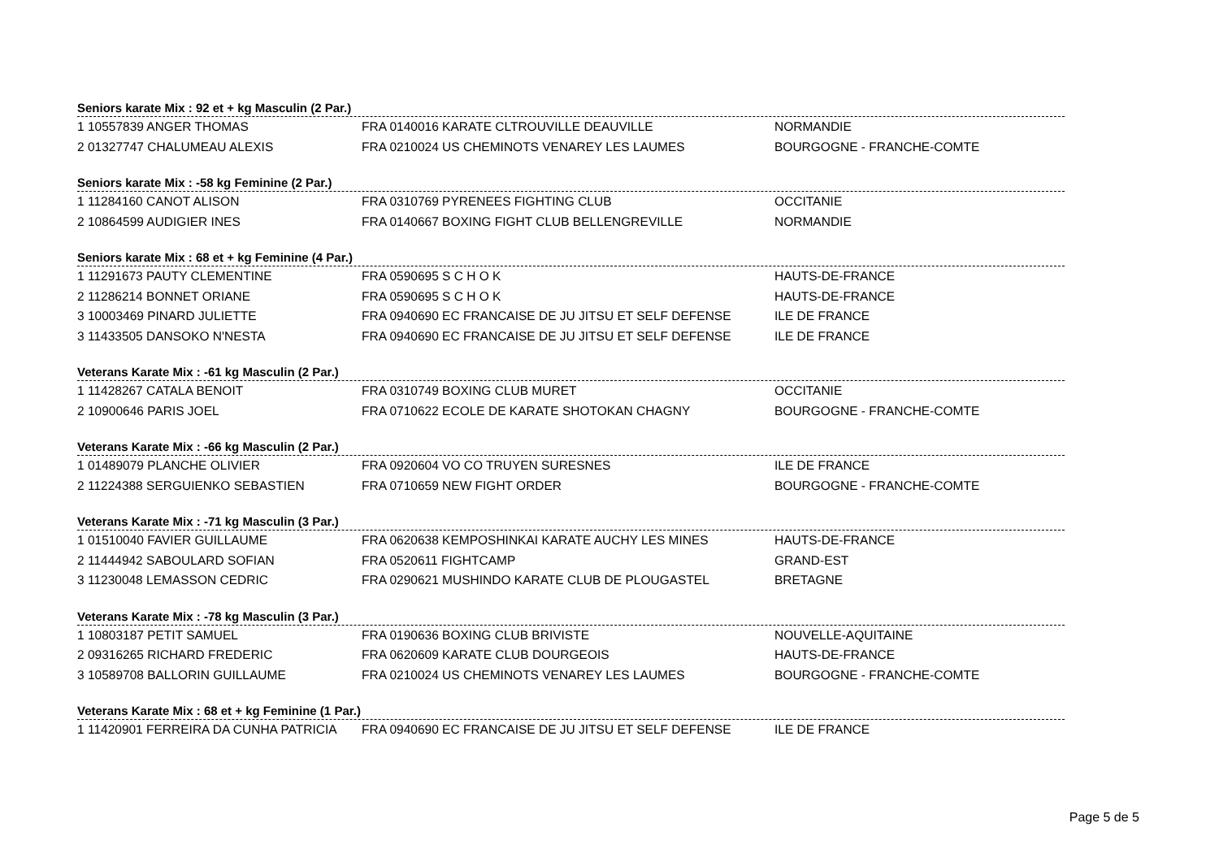Seniors karate Mix : 92 et + kg Masculin (2 Par.)
| 1 10557839 ANGER THOMAS | FRA 0140016 KARATE CLTROUVILLE DEAUVILLE | NORMANDIE |
| 2 01327747 CHALUMEAU ALEXIS | FRA 0210024 US CHEMINOTS VENAREY LES LAUMES | BOURGOGNE - FRANCHE-COMTE |
Seniors karate Mix : -58 kg Feminine (2 Par.)
| 1 11284160 CANOT ALISON | FRA 0310769 PYRENEES FIGHTING CLUB | OCCITANIE |
| 2 10864599 AUDIGIER INES | FRA 0140667 BOXING FIGHT CLUB BELLENGREVILLE | NORMANDIE |
Seniors karate Mix : 68 et + kg Feminine (4 Par.)
| 1 11291673 PAUTY CLEMENTINE | FRA 0590695 S C H O K | HAUTS-DE-FRANCE |
| 2 11286214 BONNET ORIANE | FRA 0590695 S C H O K | HAUTS-DE-FRANCE |
| 3 10003469 PINARD JULIETTE | FRA 0940690 EC FRANCAISE DE JU JITSU ET SELF DEFENSE | ILE DE FRANCE |
| 3 11433505 DANSOKO N'NESTA | FRA 0940690 EC FRANCAISE DE JU JITSU ET SELF DEFENSE | ILE DE FRANCE |
Veterans Karate Mix : -61 kg Masculin (2 Par.)
| 1 11428267 CATALA BENOIT | FRA 0310749 BOXING CLUB MURET | OCCITANIE |
| 2 10900646 PARIS JOEL | FRA 0710622 ECOLE DE KARATE SHOTOKAN CHAGNY | BOURGOGNE - FRANCHE-COMTE |
Veterans Karate Mix : -66 kg Masculin (2 Par.)
| 1 01489079 PLANCHE OLIVIER | FRA 0920604 VO CO TRUYEN SURESNES | ILE DE FRANCE |
| 2 11224388 SERGUIENKO SEBASTIEN | FRA 0710659 NEW FIGHT ORDER | BOURGOGNE - FRANCHE-COMTE |
Veterans Karate Mix : -71 kg Masculin (3 Par.)
| 1 01510040 FAVIER GUILLAUME | FRA 0620638 KEMPOSHINKAI KARATE AUCHY LES MINES | HAUTS-DE-FRANCE |
| 2 11444942 SABOULARD SOFIAN | FRA 0520611 FIGHTCAMP | GRAND-EST |
| 3 11230048 LEMASSON CEDRIC | FRA 0290621 MUSHINDO KARATE CLUB DE PLOUGASTEL | BRETAGNE |
Veterans Karate Mix : -78 kg Masculin (3 Par.)
| 1 10803187 PETIT SAMUEL | FRA 0190636 BOXING CLUB BRIVISTE | NOUVELLE-AQUITAINE |
| 2 09316265 RICHARD FREDERIC | FRA 0620609 KARATE CLUB DOURGEOIS | HAUTS-DE-FRANCE |
| 3 10589708 BALLORIN GUILLAUME | FRA 0210024 US CHEMINOTS VENAREY LES LAUMES | BOURGOGNE - FRANCHE-COMTE |
Veterans Karate Mix : 68 et + kg Feminine (1 Par.)
| 1 11420901 FERREIRA DA CUNHA PATRICIA | FRA 0940690 EC FRANCAISE DE JU JITSU ET SELF DEFENSE | ILE DE FRANCE |
Page 5 de 5